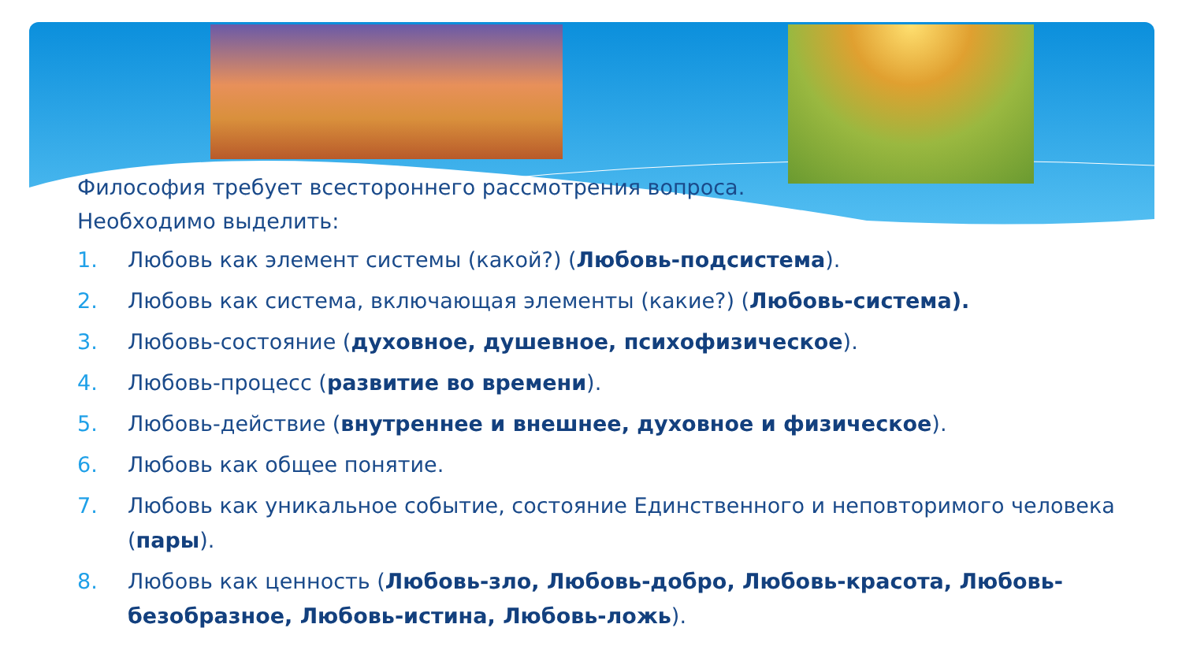Философия требует всестороннего рассмотрения вопроса.
Необходимо выделить:
1. Любовь как элемент системы (какой?) (Любовь-подсистема).
2. Любовь как система, включающая элементы (какие?) (Любовь-система).
3. Любовь-состояние (духовное, душевное, психофизическое).
4. Любовь-процесс (развитие во времени).
5. Любовь-действие (внутреннее и внешнее, духовное и физическое).
6. Любовь как общее понятие.
7. Любовь как уникальное событие, состояние Единственного и неповторимого человека (пары).
8. Любовь как ценность (Любовь-зло, Любовь-добро, Любовь-красота, Любовь-безобразное, Любовь-истина, Любовь-ложь).